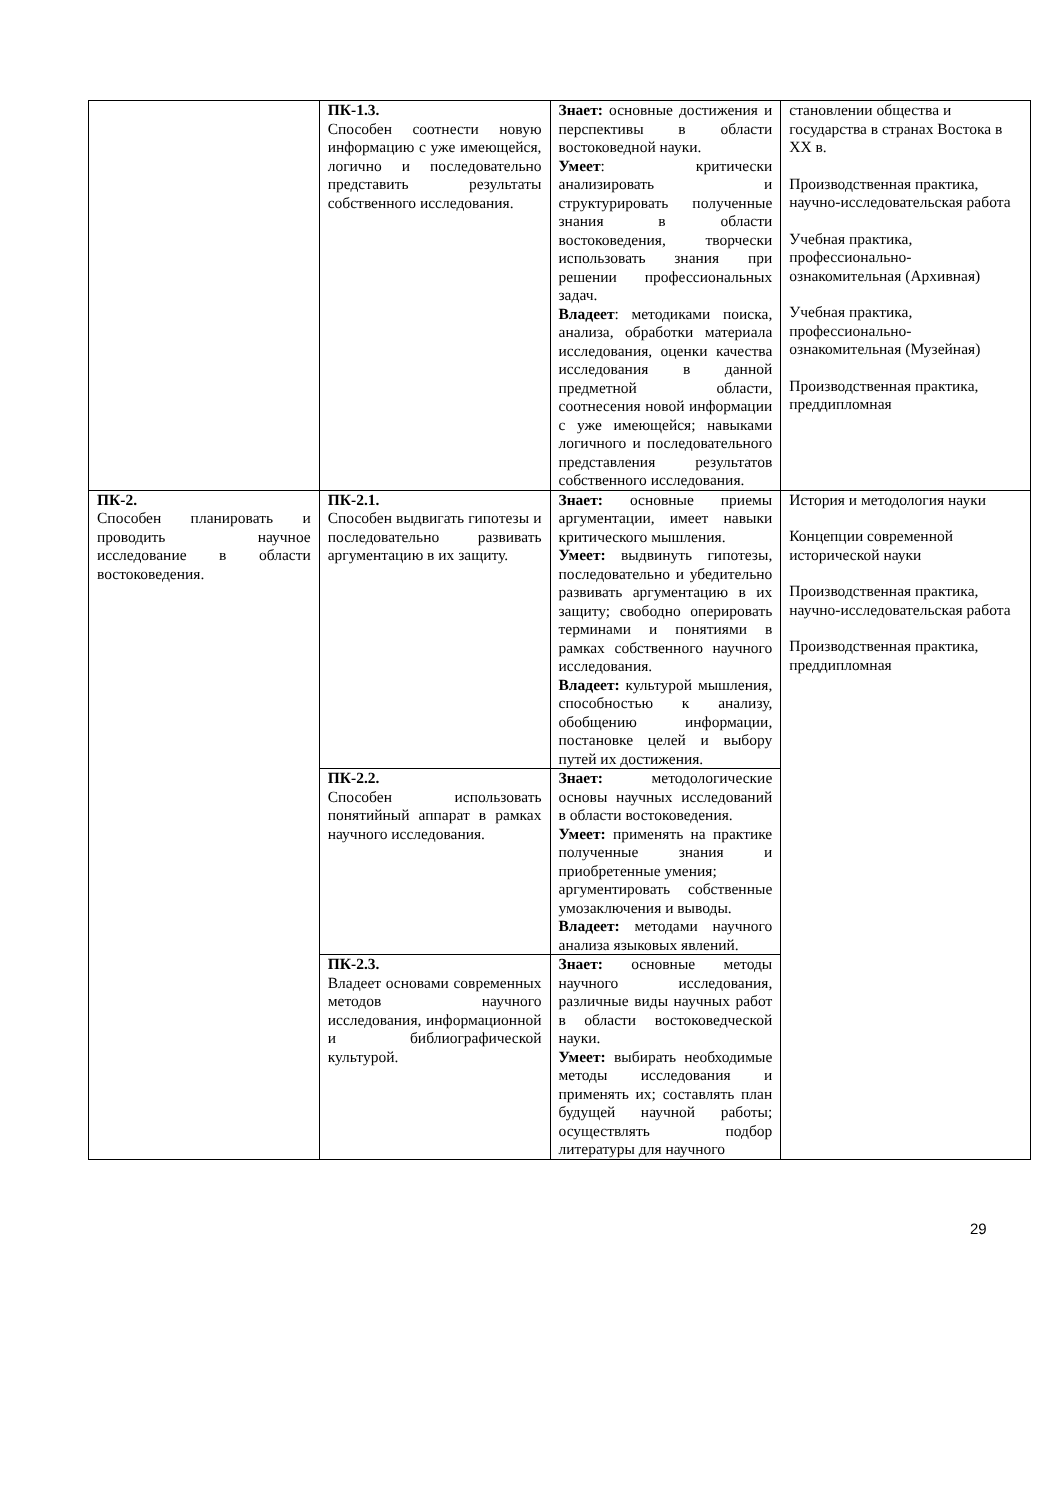| | ПК-1.3. Способен соотнести новую информацию с уже имеющейся, логично и последовательно представить результаты собственного исследования. | Знает: основные достижения и перспективы в области востоковедной науки. Умеет : критически анализировать и структурировать полученные знания в области востоковедения, творчески использовать знания при решении профессиональных задач. Владеет : методиками поиска, анализа, обработки материала исследования, оценки качества исследования в данной предметной области, соотнесения новой информации с уже имеющейся; навыками логичного и последовательного представления результатов собственного исследования. | становлении общества и государства в странах Востока в XX в. Производственная практика, научно-исследовательская работа Учебная практика, профессионально-ознакомительная (Архивная) Учебная практика, профессионально-ознакомительная (Музейная) Производственная практика, преддипломная |
| ПК-2. Способен планировать и проводить научное исследование в области востоковедения. | ПК-2.1. Способен выдвигать гипотезы и последовательно развивать аргументацию в их защиту. | Знает: основные приемы аргументации, имеет навыки критического мышления. Умеет: выдвинуть гипотезы, последовательно и убедительно развивать аргументацию в их защиту; свободно оперировать терминами и понятиями в рамках собственного научного исследования. Владеет: культурой мышления, способностью к анализу, обобщению информации, постановке целей и выбору путей их достижения. | История и методология науки Концепции современной исторической науки Производственная практика, научно-исследовательская работа Производственная практика, преддипломная |
| | ПК-2.2. Способен использовать понятийный аппарат в рамках научного исследования. | Знает: методологические основы научных исследований в области востоковедения. Умеет: применять на практике полученные знания и приобретенные умения; аргументировать собственные умозаключения и выводы. Владеет: методами научного анализа языковых явлений. | |
| | ПК-2.3. Владеет основами современных методов научного исследования, информационной и библиографической культурой. | Знает: основные методы научного исследования, различные виды научных работ в области востоковедческой науки. Умеет: выбирать необходимые методы исследования и применять их; составлять план будущей научной работы; осуществлять подбор литературы для научного | |
29